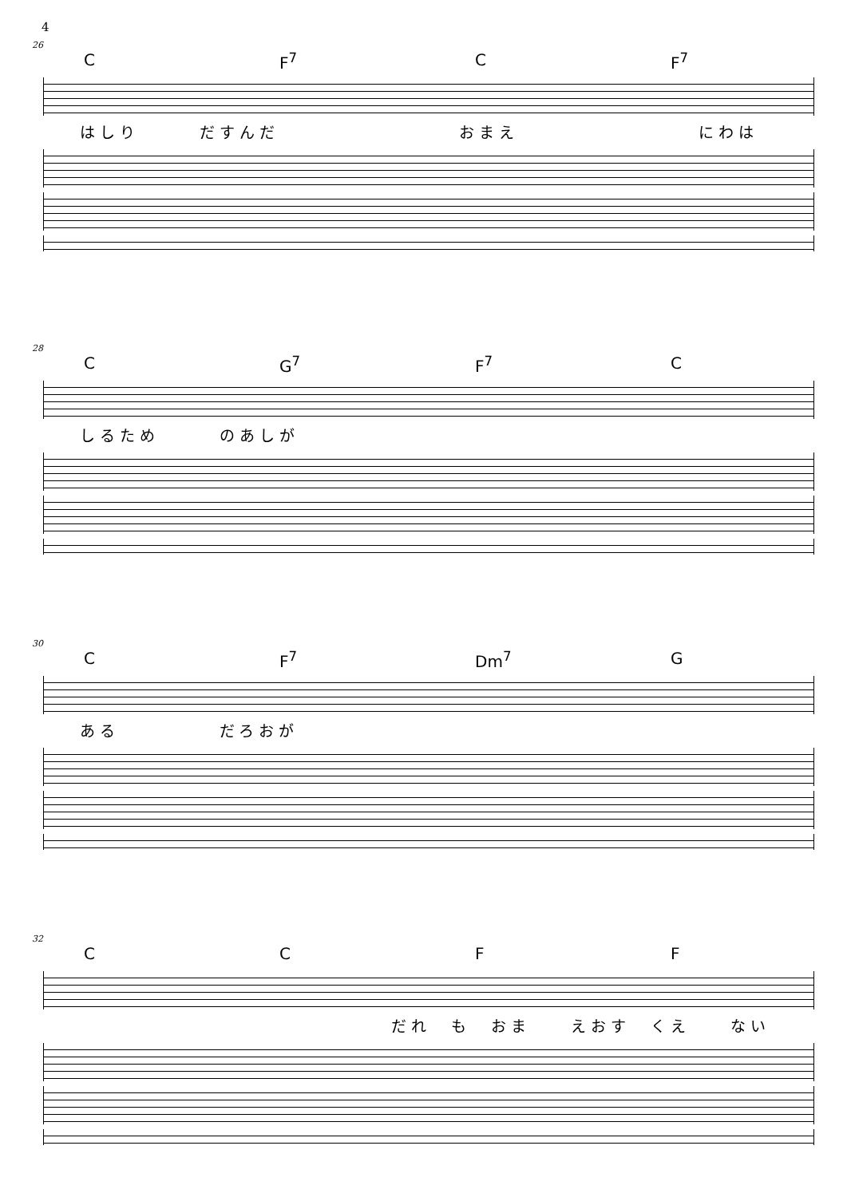4
26
C F<sup>7</sup> C F<sup>7</sup>
はしり　　　だすんだ　　　　　　　　　おまえ　　　　　　　　　にわは
28
C G<sup>7</sup> F<sup>7</sup> C
しるため　　　のあしが
30
C F<sup>7</sup> Dm<sup>7</sup> G
ある　　　　　だろおが
32
CCFF
だれ　も　おま　　えおす　くえ　　ない